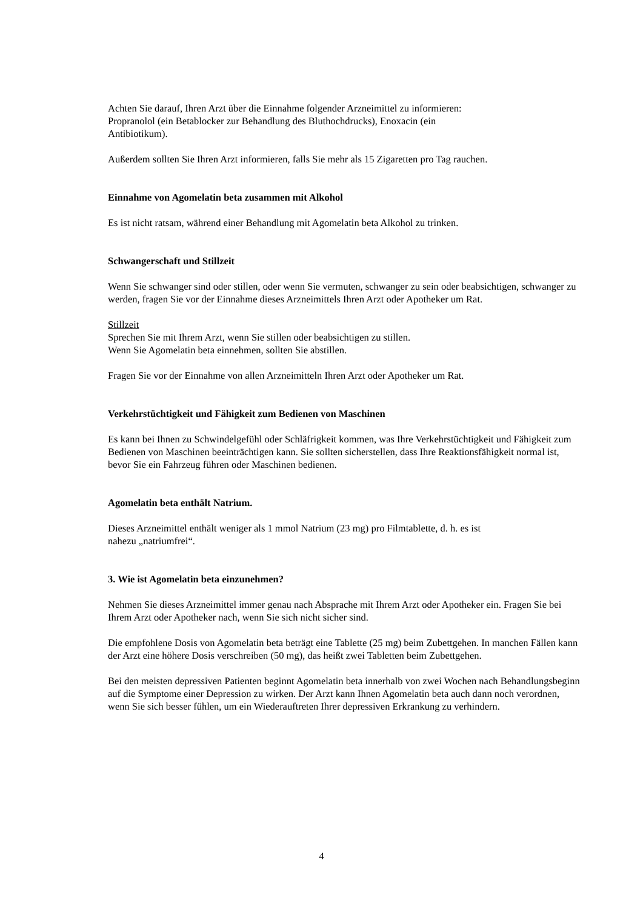Achten Sie darauf, Ihren Arzt über die Einnahme folgender Arzneimittel zu informieren:
Propranolol (ein Betablocker zur Behandlung des Bluthochdrucks), Enoxacin (ein
Antibiotikum).
Außerdem sollten Sie Ihren Arzt informieren, falls Sie mehr als 15 Zigaretten pro Tag rauchen.
Einnahme von Agomelatin beta zusammen mit Alkohol
Es ist nicht ratsam, während einer Behandlung mit Agomelatin beta Alkohol zu trinken.
Schwangerschaft und Stillzeit
Wenn Sie schwanger sind oder stillen, oder wenn Sie vermuten, schwanger zu sein oder beabsichtigen, schwanger zu werden, fragen Sie vor der Einnahme dieses Arzneimittels Ihren Arzt oder Apotheker um Rat.
Stillzeit
Sprechen Sie mit Ihrem Arzt, wenn Sie stillen oder beabsichtigen zu stillen.
Wenn Sie Agomelatin beta einnehmen, sollten Sie abstillen.
Fragen Sie vor der Einnahme von allen Arzneimitteln Ihren Arzt oder Apotheker um Rat.
Verkehrstüchtigkeit und Fähigkeit zum Bedienen von Maschinen
Es kann bei Ihnen zu Schwindelgefühl oder Schläfrigkeit kommen, was Ihre Verkehrstüchtigkeit und Fähigkeit zum Bedienen von Maschinen beeinträchtigen kann. Sie sollten sicherstellen, dass Ihre Reaktionsfähigkeit normal ist, bevor Sie ein Fahrzeug führen oder Maschinen bedienen.
Agomelatin beta enthält Natrium.
Dieses Arzneimittel enthält weniger als 1 mmol Natrium (23 mg) pro Filmtablette, d. h. es ist
nahezu „natriumfrei“.
3. Wie ist Agomelatin beta einzunehmen?
Nehmen Sie dieses Arzneimittel immer genau nach Absprache mit Ihrem Arzt oder Apotheker ein. Fragen Sie bei Ihrem Arzt oder Apotheker nach, wenn Sie sich nicht sicher sind.
Die empfohlene Dosis von Agomelatin beta beträgt eine Tablette (25 mg) beim Zubettgehen. In manchen Fällen kann der Arzt eine höhere Dosis verschreiben (50 mg), das heißt zwei Tabletten beim Zubettgehen.
Bei den meisten depressiven Patienten beginnt Agomelatin beta innerhalb von zwei Wochen nach Behandlungsbeginn auf die Symptome einer Depression zu wirken. Der Arzt kann Ihnen Agomelatin beta auch dann noch verordnen, wenn Sie sich besser fühlen, um ein Wiederauftreten Ihrer depressiven Erkrankung zu verhindern.
4